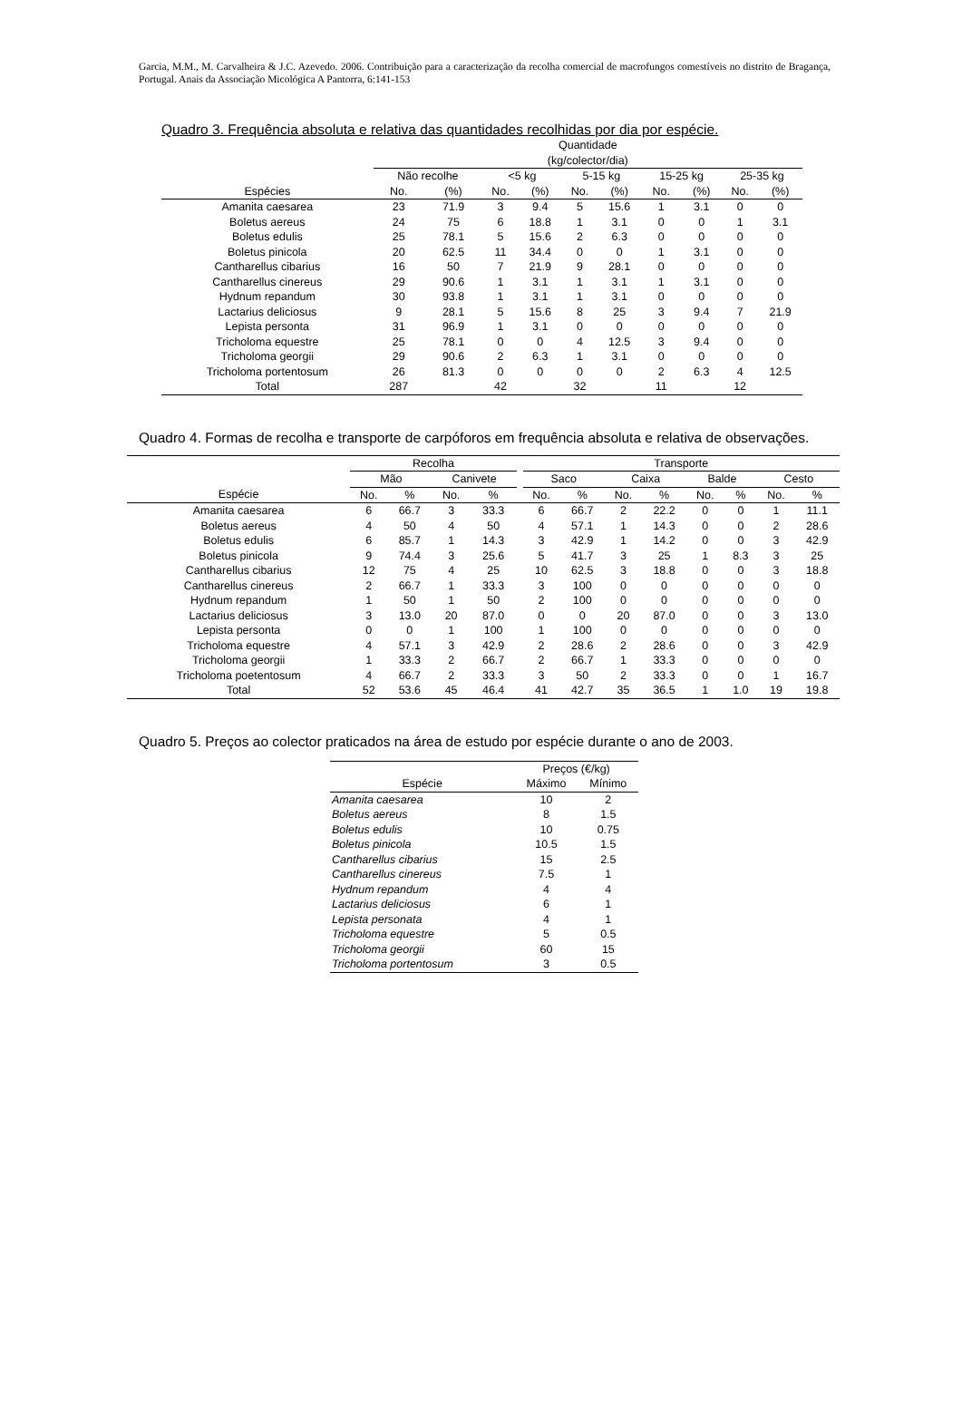Garcia, M.M., M. Carvalheira & J.C. Azevedo. 2006. Contribuição para a caracterização da recolha comercial de macrofungos comestíveis no distrito de Bragança, Portugal. Anais da Associação Micológica A Pantorra, 6:141-153
Quadro 3. Frequência absoluta e relativa das quantidades recolhidas por dia por espécie.
| | Quantidade (kg/colector/dia) | | | | | | | | | |
| --- | --- | --- | --- | --- | --- | --- | --- | --- | --- | --- |
| | Não recolhe | | <5 kg | | 5-15 kg | | 15-25 kg | | 25-35 kg | |
| Espécies | No. | (%) | No. | (%) | No. | (%) | No. | (%) | No. | (%) |
| Amanita caesarea | 23 | 71.9 | 3 | 9.4 | 5 | 15.6 | 1 | 3.1 | 0 | 0 |
| Boletus aereus | 24 | 75 | 6 | 18.8 | 1 | 3.1 | 0 | 0 | 1 | 3.1 |
| Boletus edulis | 25 | 78.1 | 5 | 15.6 | 2 | 6.3 | 0 | 0 | 0 | 0 |
| Boletus pinicola | 20 | 62.5 | 11 | 34.4 | 0 | 0 | 1 | 3.1 | 0 | 0 |
| Cantharellus cibarius | 16 | 50 | 7 | 21.9 | 9 | 28.1 | 0 | 0 | 0 | 0 |
| Cantharellus cinereus | 29 | 90.6 | 1 | 3.1 | 1 | 3.1 | 1 | 3.1 | 0 | 0 |
| Hydnum repandum | 30 | 93.8 | 1 | 3.1 | 1 | 3.1 | 0 | 0 | 0 | 0 |
| Lactarius deliciosus | 9 | 28.1 | 5 | 15.6 | 8 | 25 | 3 | 9.4 | 7 | 21.9 |
| Lepista personta | 31 | 96.9 | 1 | 3.1 | 0 | 0 | 0 | 0 | 0 | 0 |
| Tricholoma equestre | 25 | 78.1 | 0 | 0 | 4 | 12.5 | 3 | 9.4 | 0 | 0 |
| Tricholoma georgii | 29 | 90.6 | 2 | 6.3 | 1 | 3.1 | 0 | 0 | 0 | 0 |
| Tricholoma portentosum | 26 | 81.3 | 0 | 0 | 0 | 0 | 2 | 6.3 | 4 | 12.5 |
| Total | 287 | | 42 | | 32 | | 11 | | 12 | |
Quadro 4. Formas de recolha e transporte de carpóforos em frequência absoluta e relativa de observações.
| | Recolha | | | | | Transporte | | | | | | | |
| --- | --- | --- | --- | --- | --- | --- | --- | --- | --- | --- | --- | --- | --- |
| | Mão | | Canivete | | | Saco | | Caixa | | Balde | | Cesto | |
| Espécie | No. | % | No. | % | | No. | % | No. | % | No. | % | No. | % |
| Amanita caesarea | 6 | 66.7 | 3 | 33.3 | | 6 | 66.7 | 2 | 22.2 | 0 | 0 | 1 | 11.1 |
| Boletus aereus | 4 | 50 | 4 | 50 | | 4 | 57.1 | 1 | 14.3 | 0 | 0 | 2 | 28.6 |
| Boletus edulis | 6 | 85.7 | 1 | 14.3 | | 3 | 42.9 | 1 | 14.2 | 0 | 0 | 3 | 42.9 |
| Boletus pinicola | 9 | 74.4 | 3 | 25.6 | | 5 | 41.7 | 3 | 25 | 1 | 8.3 | 3 | 25 |
| Cantharellus cibarius | 12 | 75 | 4 | 25 | | 10 | 62.5 | 3 | 18.8 | 0 | 0 | 3 | 18.8 |
| Cantharellus cinereus | 2 | 66.7 | 1 | 33.3 | | 3 | 100 | 0 | 0 | 0 | 0 | 0 | 0 |
| Hydnum repandum | 1 | 50 | 1 | 50 | | 2 | 100 | 0 | 0 | 0 | 0 | 0 | 0 |
| Lactarius deliciosus | 3 | 13.0 | 20 | 87.0 | | 0 | 0 | 20 | 87.0 | 0 | 0 | 3 | 13.0 |
| Lepista personta | 0 | 0 | 1 | 100 | | 1 | 100 | 0 | 0 | 0 | 0 | 0 | 0 |
| Tricholoma equestre | 4 | 57.1 | 3 | 42.9 | | 2 | 28.6 | 2 | 28.6 | 0 | 0 | 3 | 42.9 |
| Tricholoma georgii | 1 | 33.3 | 2 | 66.7 | | 2 | 66.7 | 1 | 33.3 | 0 | 0 | 0 | 0 |
| Tricholoma poetentosum | 4 | 66.7 | 2 | 33.3 | | 3 | 50 | 2 | 33.3 | 0 | 0 | 1 | 16.7 |
| Total | 52 | 53.6 | 45 | 46.4 | | 41 | 42.7 | 35 | 36.5 | 1 | 1.0 | 19 | 19.8 |
Quadro 5. Preços ao colector praticados na área de estudo por espécie durante o ano de 2003.
| | Preços (€/kg) | |
| --- | --- | --- |
| Espécie | Máximo | Mínimo |
| Amanita caesarea | 10 | 2 |
| Boletus aereus | 8 | 1.5 |
| Boletus edulis | 10 | 0.75 |
| Boletus pinicola | 10.5 | 1.5 |
| Cantharellus cibarius | 15 | 2.5 |
| Cantharellus cinereus | 7.5 | 1 |
| Hydnum repandum | 4 | 4 |
| Lactarius deliciosus | 6 | 1 |
| Lepista personata | 4 | 1 |
| Tricholoma equestre | 5 | 0.5 |
| Tricholoma georgii | 60 | 15 |
| Tricholoma portentosum | 3 | 0.5 |